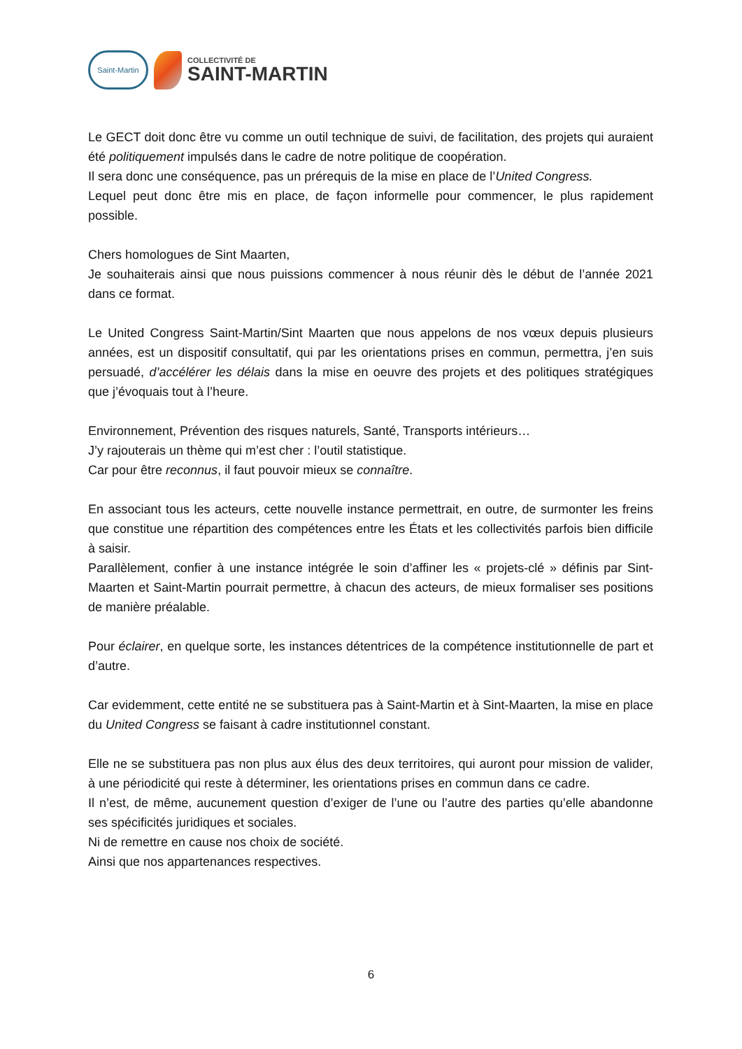Saint-Martin
COLLECTIVITÉ DE
SAINT-MARTIN
Le GECT doit donc être vu comme un outil technique de suivi, de facilitation, des projets qui auraient été politiquement impulsés dans le cadre de notre politique de coopération.
Il sera donc une conséquence, pas un prérequis de la mise en place de l’United Congress.
Lequel peut donc être mis en place, de façon informelle pour commencer, le plus rapidement possible.
Chers homologues de Sint Maarten,
Je souhaiterais ainsi que nous puissions commencer à nous réunir dès le début de l’année 2021 dans ce format.
Le United Congress Saint-Martin/Sint Maarten que nous appelons de nos vœux depuis plusieurs années, est un dispositif consultatif, qui par les orientations prises en commun, permettra, j’en suis persuadé, d’accélérer les délais dans la mise en oeuvre des projets et des politiques stratégiques que j’évoquais tout à l’heure.
Environnement, Prévention des risques naturels, Santé, Transports intérieurs…
J’y rajouterais un thème qui m’est cher : l’outil statistique.
Car pour être reconnus, il faut pouvoir mieux se connaître.
En associant tous les acteurs, cette nouvelle instance permettrait, en outre, de surmonter les freins que constitue une répartition des compétences entre les États et les collectivités parfois bien difficile à saisir.
Parallèlement, confier à une instance intégrée le soin d’affiner les « projets-clé » définis par Sint-Maarten et Saint-Martin pourrait permettre, à chacun des acteurs, de mieux formaliser ses positions de manière préalable.
Pour éclairer, en quelque sorte, les instances détentrices de la compétence institutionnelle de part et d’autre.
Car evidemment, cette entité ne se substituera pas à Saint-Martin et à Sint-Maarten, la mise en place du United Congress se faisant à cadre institutionnel constant.
Elle ne se substituera pas non plus aux élus des deux territoires, qui auront pour mission de valider, à une périodicité qui reste à déterminer, les orientations prises en commun dans ce cadre.
Il n’est, de même, aucunement question d’exiger de l’une ou l’autre des parties qu’elle abandonne ses spécificités juridiques et sociales.
Ni de remettre en cause nos choix de société.
Ainsi que nos appartenances respectives.
6